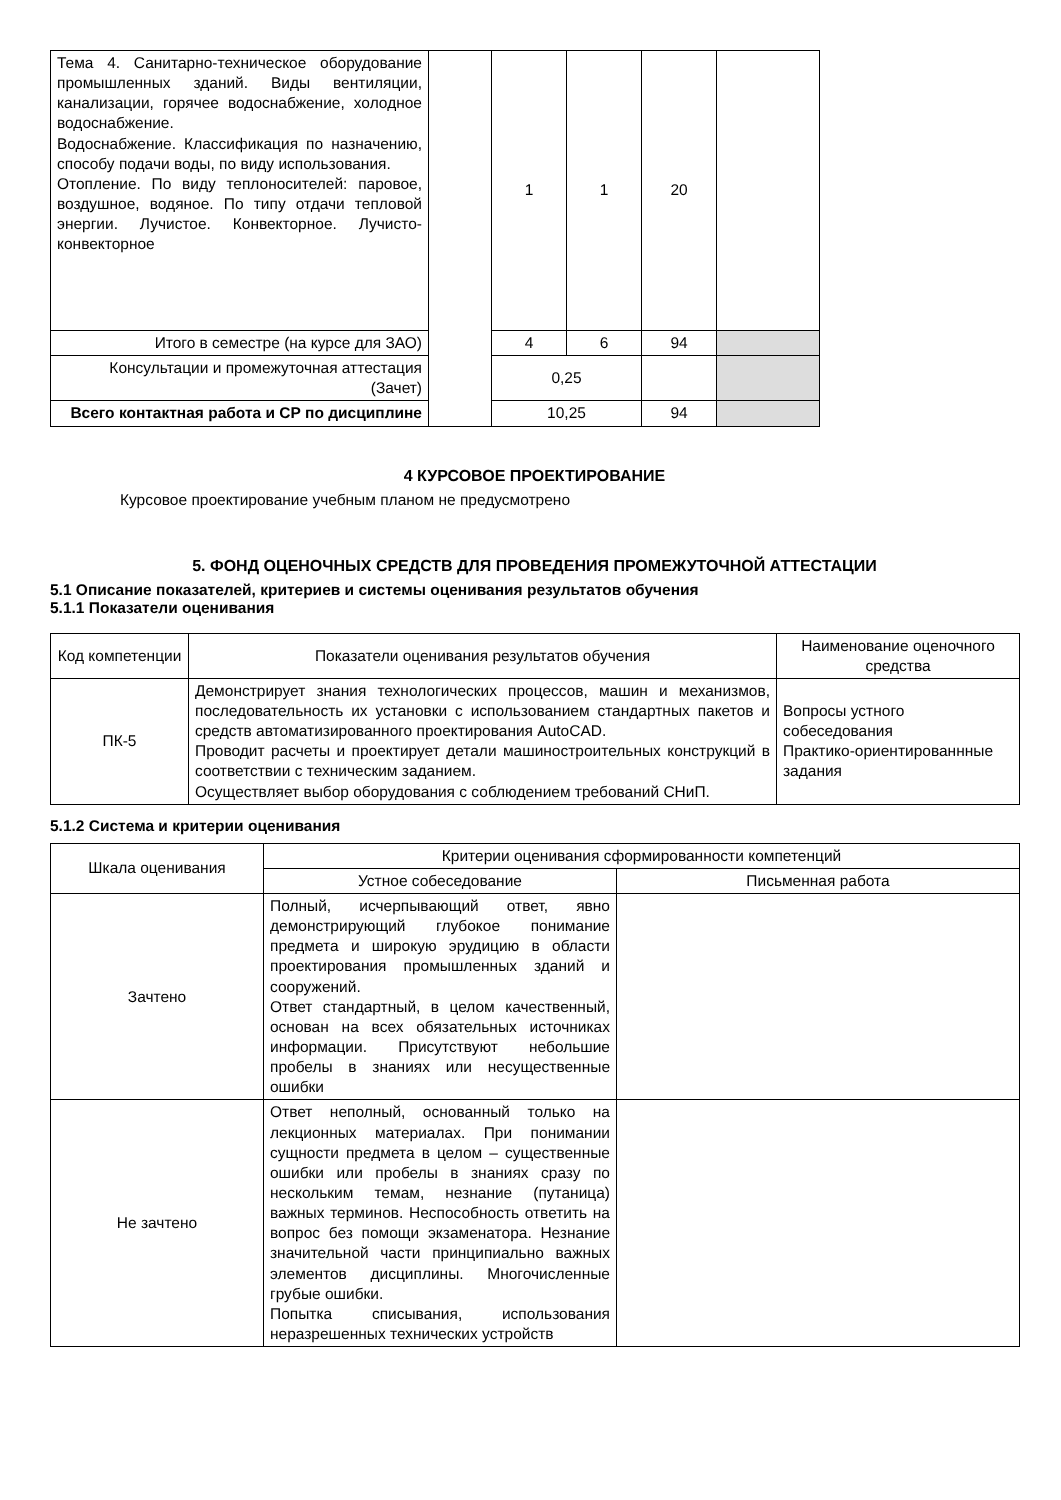| Тема 4. Санитарно-техническое оборудование промышленных зданий. Виды вентиляции, канализации, горячее водоснабжение, холодное водоснабжение. Водоснабжение. Классификация по назначению, способу подачи воды, по виду использования. Отопление. По виду теплоносителей: паровое, воздушное, водяное. По типу отдачи тепловой энергии. Лучистое. Конвекторное. Лучисто-конвекторное | | 1 | 1 | 20 | |
| Итого в семестре (на курсе для ЗАО) | | 4 | 6 | 94 | |
| Консультации и промежуточная аттестация (Зачет) | | 0,25 | | | |
| Всего контактная работа и СР по дисциплине | | 10,25 | | 94 | |
4 КУРСОВОЕ ПРОЕКТИРОВАНИЕ
Курсовое проектирование учебным планом не предусмотрено
5. ФОНД ОЦЕНОЧНЫХ СРЕДСТВ ДЛЯ ПРОВЕДЕНИЯ ПРОМЕЖУТОЧНОЙ АТТЕСТАЦИИ
5.1 Описание показателей, критериев и системы оценивания результатов обучения
5.1.1 Показатели оценивания
| Код компетенции | Показатели оценивания результатов обучения | Наименование оценочного средства |
| ПК-5 | Демонстрирует знания технологических процессов, машин и механизмов, последовательность их установки с использованием стандартных пакетов и средств автоматизированного проектирования AutoCAD. Проводит расчеты и проектирует детали машиностроительных конструкций в соответствии с техническим заданием. Осуществляет выбор оборудования с соблюдением требований СНиП. | Вопросы устного собеседования Практико-ориентированнные задания |
5.1.2 Система и критерии оценивания
| Шкала оценивания | Критерии оценивания сформированности компетенций | |
| | Устное собеседование | Письменная работа |
| Зачтено | Полный, исчерпывающий ответ, явно демонстрирующий глубокое понимание предмета и широкую эрудицию в области проектирования промышленных зданий и сооружений. Ответ стандартный, в целом качественный, основан на всех обязательных источниках информации. Присутствуют небольшие пробелы в знаниях или несущественные ошибки | |
| Не зачтено | Ответ неполный, основанный только на лекционных материалах. При понимании сущности предмета в целом – существенные ошибки или пробелы в знаниях сразу по нескольким темам, незнание (путаница) важных терминов. Неспособность ответить на вопрос без помощи экзаменатора. Незнание значительной части принципиально важных элементов дисциплины. Многочисленные грубые ошибки. Попытка списывания, использования неразрешенных технических устройств | |